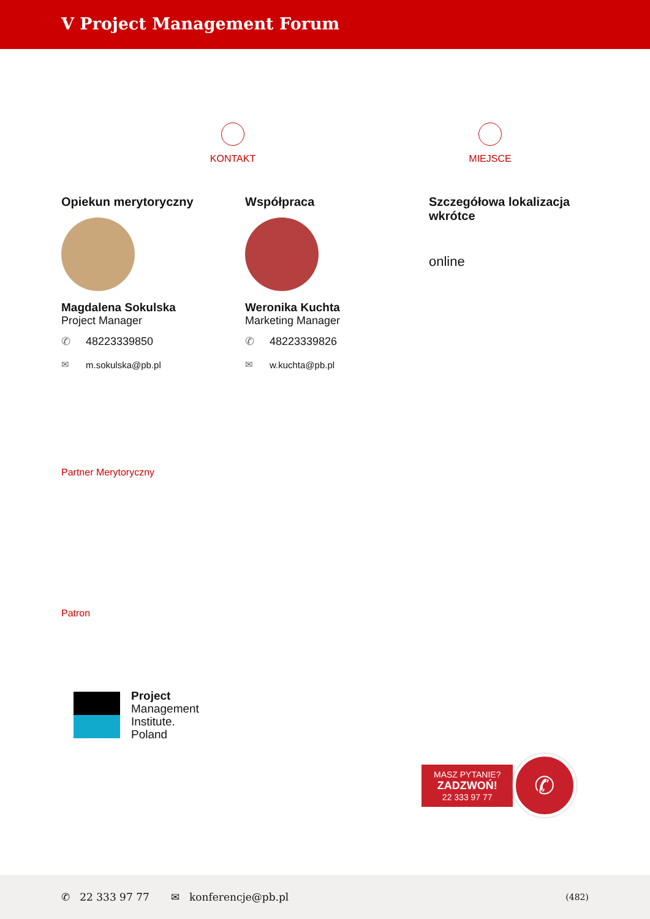V Project Management Forum
KONTAKT MIEJSCE
Opiekun merytoryczny
Magdalena Sokulska
Project Manager
✆ 48223339850
✉ m.sokulska@pb.pl
Współpraca
Weronika Kuchta
Marketing Manager
✆ 48223339826
✉ w.kuchta@pb.pl
Szczegółowa lokalizacja wkrótce
online
Partner Merytoryczny
Patron
Project
Management
Institute.
Poland
MASZ PYTANIE?
ZADZWOŃ!
22 333 97 77
✆
✆ 22 333 97 77 ✉ konferencje@pb.pl (482)